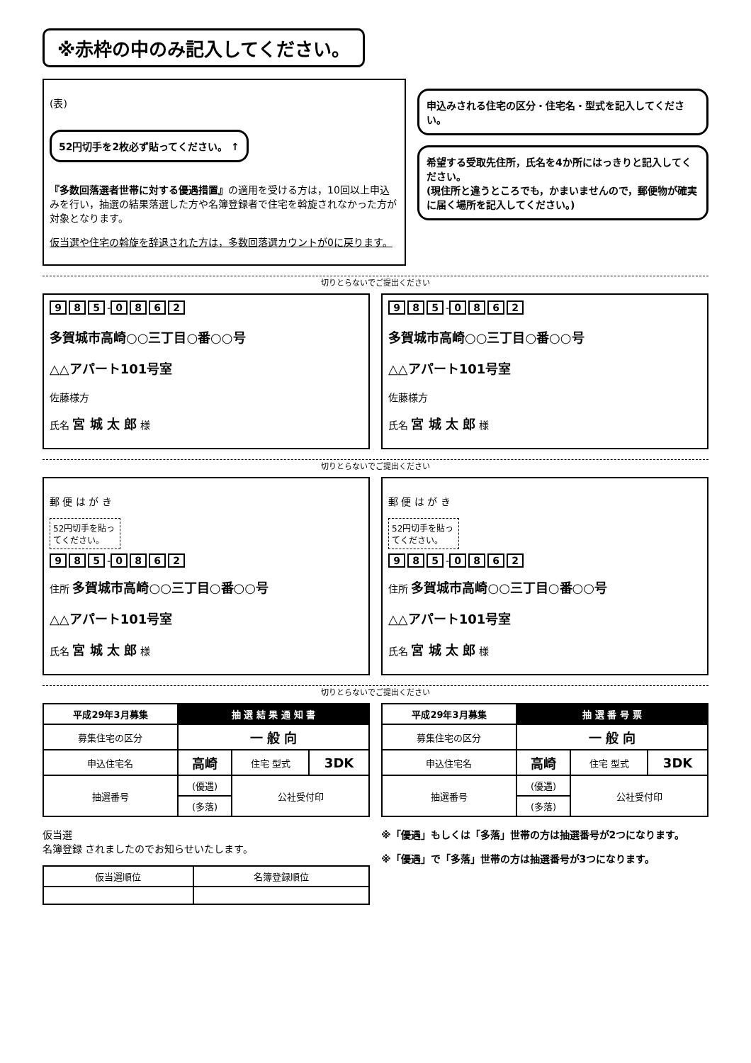※赤枠の中のみ記入してください。
(表)
52円切手を2枚必ず貼ってください。 ↑
『多数回落選者世帯に対する優遇措置』の適用を受ける方は，10回以上申込みを行い，抽選の結果落選した方や名簿登録者で住宅を斡旋されなかった方が対象となります。
仮当選や住宅の斡旋を辞退された方は，多数回落選カウントが0に戻ります。
申込みされる住宅の区分・住宅名・型式を記入してください。
希望する受取先住所，氏名を4か所にはっきりと記入してください。
(現住所と違うところでも，かまいませんので，郵便物が確実に届く場所を記入してください。)
切りとらないでご提出ください
9 8 5 - 0862
多賀城市高崎○○三丁目○番○○号
△△アパート101号室
佐藤様方
氏名 宮 城 太 郎 様
9 8 5 - 0862
多賀城市高崎○○三丁目○番○○号
△△アパート101号室
佐藤様方
氏名 宮 城 太 郎 様
切りとらないでご提出ください
郵 便 は が き
52円切手を貼ってください。
9 8 5 - 0862
住所 多賀城市高崎○○三丁目○番○○号
△△アパート101号室
氏名 宮 城 太 郎 様
郵 便 は が き
52円切手を貼ってください。
9 8 5 - 0862
住所 多賀城市高崎○○三丁目○番○○号
△△アパート101号室
氏名 宮 城 太 郎 様
切りとらないでご提出ください
| 平成29年3月募集 | 抽 選 結 果 通 知 書 | | |
| --- | --- | --- | --- |
| 募集住宅の区分 | 一 般 向 | | |
| 申込住宅名 | 高崎 | 住宅 型式 | 3DK |
| 抽選番号 | (優遇) | 公社受付印 | |
| | (多落) | | |
仮当選
名簿登録 されましたのでお知らせいたします。
| 仮当選順位 | 名簿登録順位 |
| 平成29年3月募集 | 抽 選 番 号 票 | | |
| --- | --- | --- | --- |
| 募集住宅の区分 | 一 般 向 | | |
| 申込住宅名 | 高崎 | 住宅 型式 | 3DK |
| 抽選番号 | (優遇) | 公社受付印 | |
| | (多落) | | |
※「優遇」もしくは「多落」世帯の方は抽選番号が2つになります。
※「優遇」で「多落」世帯の方は抽選番号が3つになります。